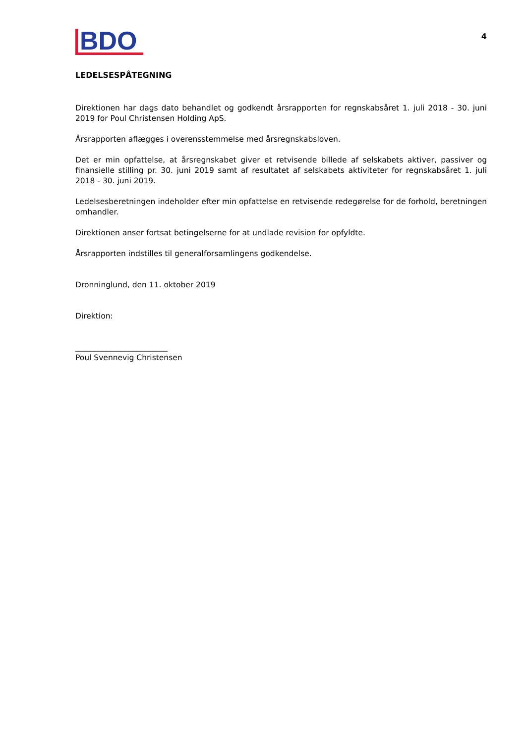BDO
4
LEDELSESPÅTEGNING
Direktionen har dags dato behandlet og godkendt årsrapporten for regnskabsåret 1. juli 2018 - 30. juni 2019 for Poul Christensen Holding ApS.
Årsrapporten aflægges i overensstemmelse med årsregnskabsloven.
Det er min opfattelse, at årsregnskabet giver et retvisende billede af selskabets aktiver, passiver og finansielle stilling pr. 30. juni 2019 samt af resultatet af selskabets aktiviteter for regnskabsåret 1. juli 2018 - 30. juni 2019.
Ledelsesberetningen indeholder efter min opfattelse en retvisende redegørelse for de forhold, beretningen omhandler.
Direktionen anser fortsat betingelserne for at undlade revision for opfyldte.
Årsrapporten indstilles til generalforsamlingens godkendelse.
Dronninglund, den 11. oktober 2019
Direktion:
________________________
Poul Svennevig Christensen